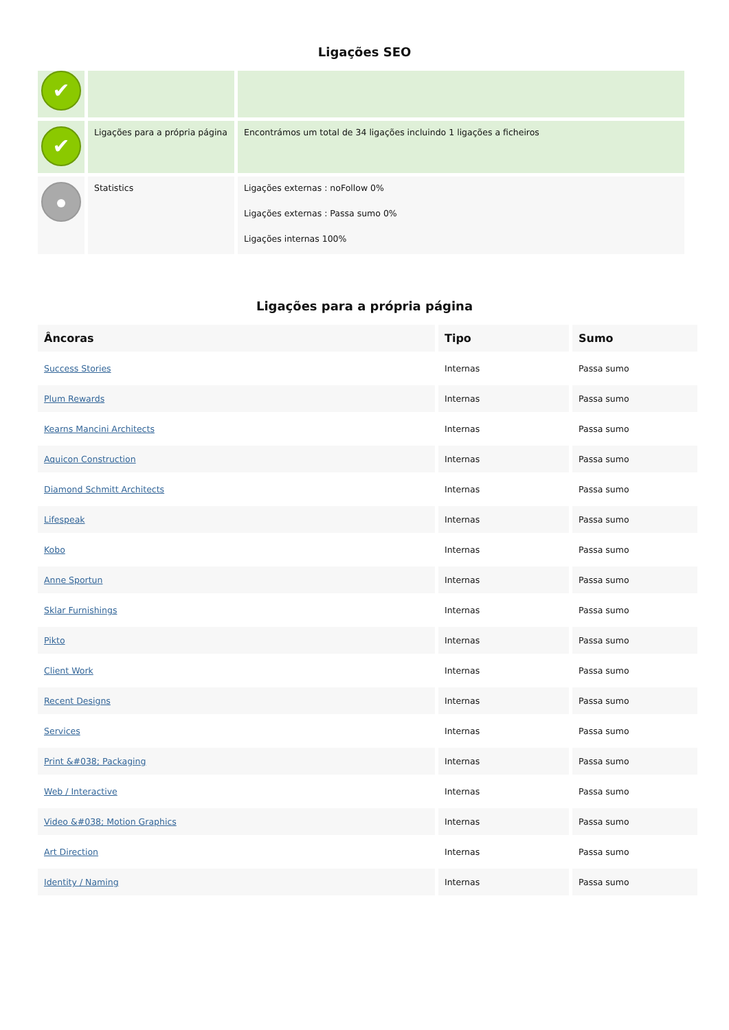Ligações SEO
| ✔ | | |
| ✔ | Ligações para a própria página | Encontrámos um total de 34 ligações incluindo 1 ligações a ficheiros |
| | Statistics | Ligações externas : noFollow 0% Ligações externas : Passa sumo 0% Ligações internas 100% |
Ligações para a própria página
| Âncoras | Tipo | Sumo |
| --- | --- | --- |
| Success Stories | Internas | Passa sumo |
| Plum Rewards | Internas | Passa sumo |
| Kearns Mancini Architects | Internas | Passa sumo |
| Aquicon Construction | Internas | Passa sumo |
| Diamond Schmitt Architects | Internas | Passa sumo |
| Lifespeak | Internas | Passa sumo |
| Kobo | Internas | Passa sumo |
| Anne Sportun | Internas | Passa sumo |
| Sklar Furnishings | Internas | Passa sumo |
| Pikto | Internas | Passa sumo |
| Client Work | Internas | Passa sumo |
| Recent Designs | Internas | Passa sumo |
| Services | Internas | Passa sumo |
| Print &#038; Packaging | Internas | Passa sumo |
| Web / Interactive | Internas | Passa sumo |
| Video &#038; Motion Graphics | Internas | Passa sumo |
| Art Direction | Internas | Passa sumo |
| Identity / Naming | Internas | Passa sumo |